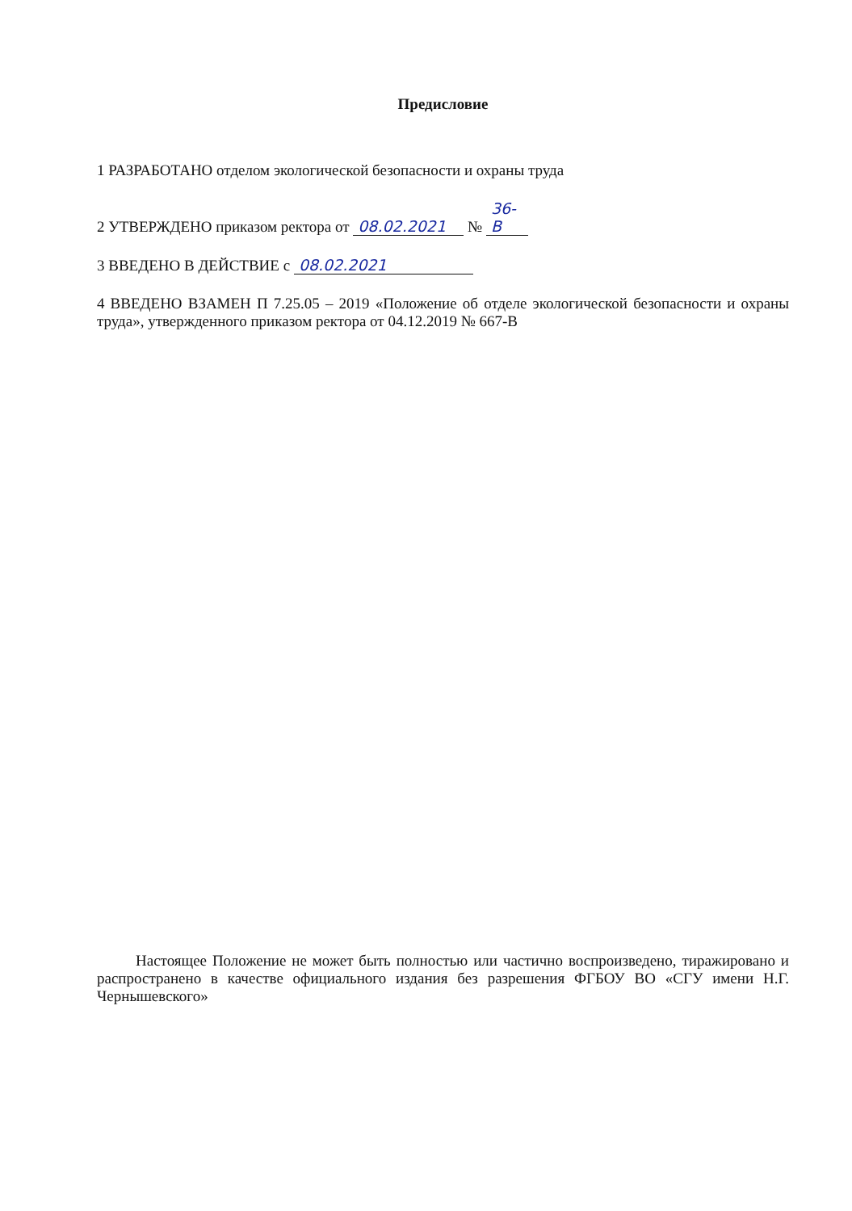Предисловие
1 РАЗРАБОТАНО отделом экологической безопасности и охраны труда
2 УТВЕРЖДЕНО приказом ректора от 08.02.2021 № 36-В
3 ВВЕДЕНО В ДЕЙСТВИЕ с 08.02.2021
4 ВВЕДЕНО ВЗАМЕН П 7.25.05 – 2019 «Положение об отделе экологической безопасности и охраны труда», утвержденного приказом ректора от 04.12.2019 № 667-В
Настоящее Положение не может быть полностью или частично воспроизведено, тиражировано и распространено в качестве официального издания без разрешения ФГБОУ ВО «СГУ имени Н.Г. Чернышевского»